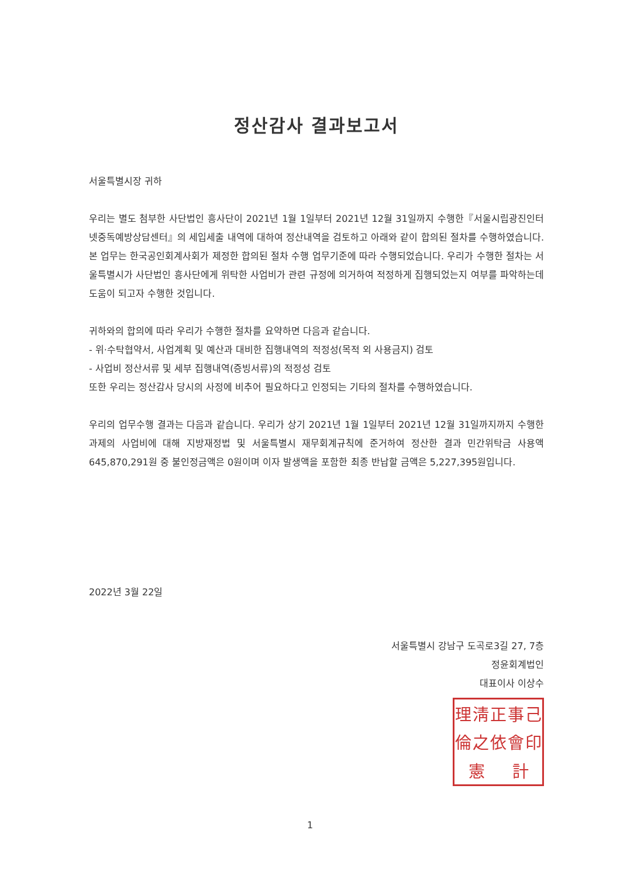정산감사 결과보고서
서울특별시장 귀하
우리는 별도 첨부한 사단법인 흥사단이 2021년 1월 1일부터 2021년 12월 31일까지 수행한『서울시립광진인터넷중독예방상담센터』의 세입세출 내역에 대하여 정산내역을 검토하고 아래와 같이 합의된 절차를 수행하였습니다. 본 업무는 한국공인회계사회가 제정한 합의된 절차 수행 업무기준에 따라 수행되었습니다. 우리가 수행한 절차는 서울특별시가 사단법인 흥사단에게 위탁한 사업비가 관련 규정에 의거하여 적정하게 집행되었는지 여부를 파악하는데 도움이 되고자 수행한 것입니다.
귀하와의 합의에 따라 우리가 수행한 절차를 요약하면 다음과 같습니다.
- 위·수탁협약서, 사업계획 및 예산과 대비한 집행내역의 적정성(목적 외 사용금지) 검토
- 사업비 정산서류 및 세부 집행내역(증빙서류)의 적정성 검토
또한 우리는 정산감사 당시의 사정에 비추어 필요하다고 인정되는 기타의 절차를 수행하였습니다.
우리의 업무수행 결과는 다음과 같습니다. 우리가 상기 2021년 1월 1일부터 2021년 12월 31일까지까지 수행한 과제의 사업비에 대해 지방재정법 및 서울특별시 재무회계규칙에 준거하여 정산한 결과 민간위탁금 사용액 645,870,291원 중 불인정금액은 0원이며 이자 발생액을 포함한 최종 반납할 금액은 5,227,395원입니다.
2022년 3월 22일
서울특별시 강남구 도곡로3길 27, 7층
정윤회계법인
대표이사 이상수
理淸正事己倫之依會印憲計
1